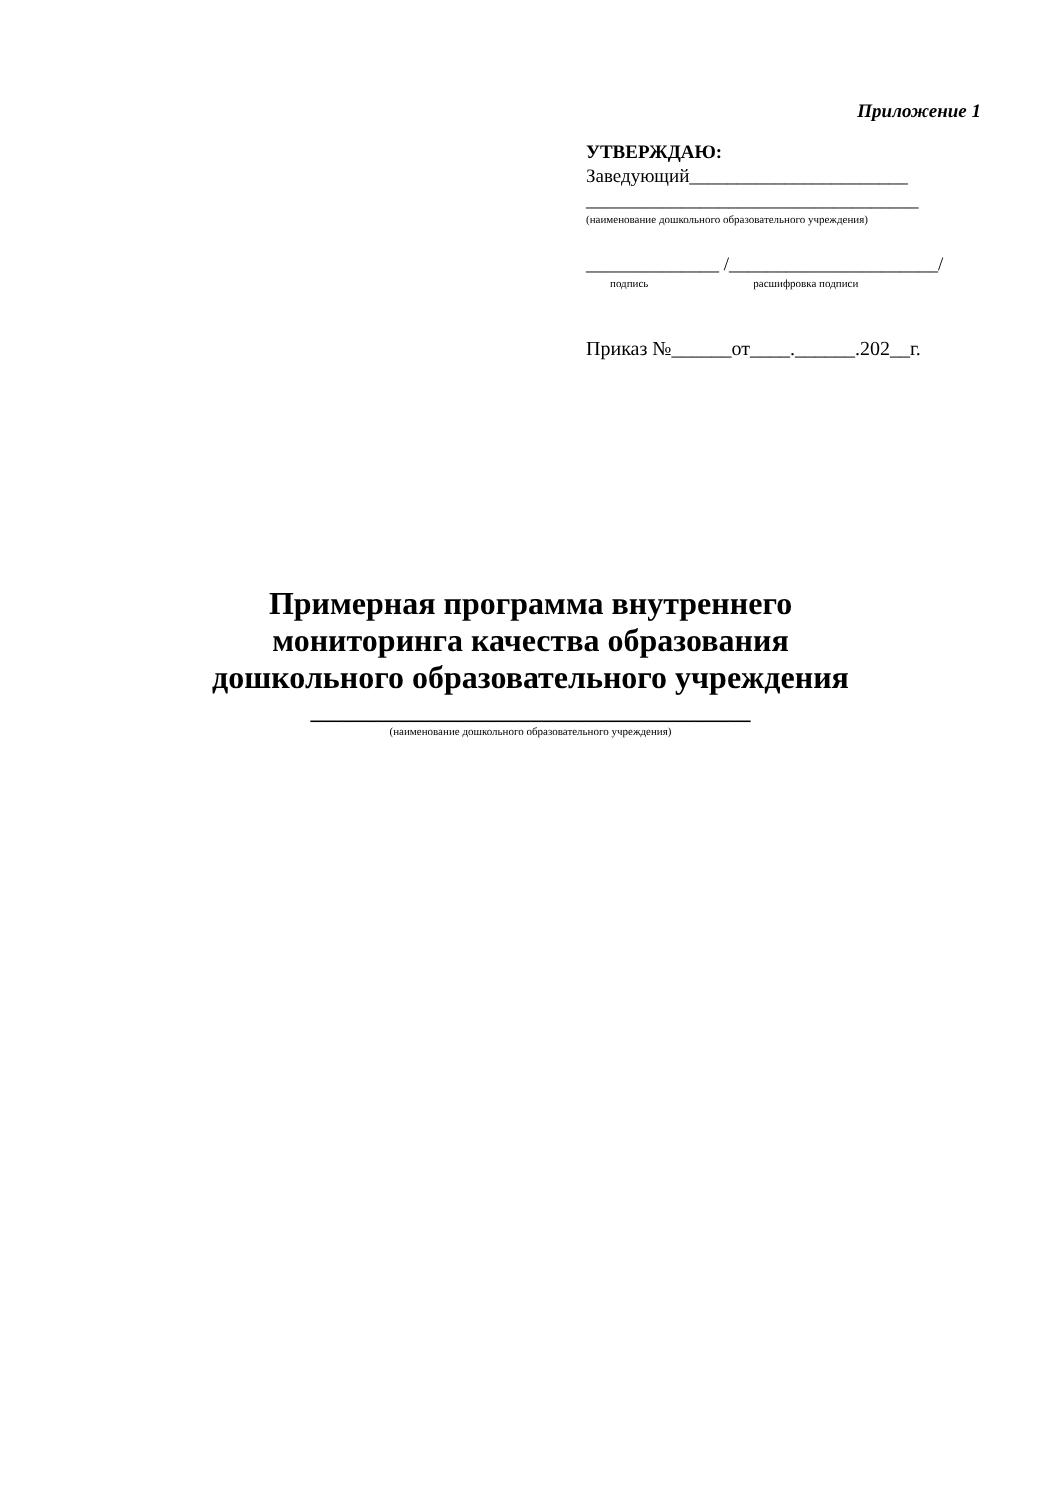Приложение 1
УТВЕРЖДАЮ:
Заведующий_______________________
___________________________________
(наименование дошкольного образовательного учреждения)
______________ /______________________/
подпись расшифровка подписи
Приказ №______от____.______.202__г.
Примерная программа внутреннего
мониторинга качества образования
дошкольного образовательного учреждения
________________________________________
(наименование дошкольного образовательного учреждения)